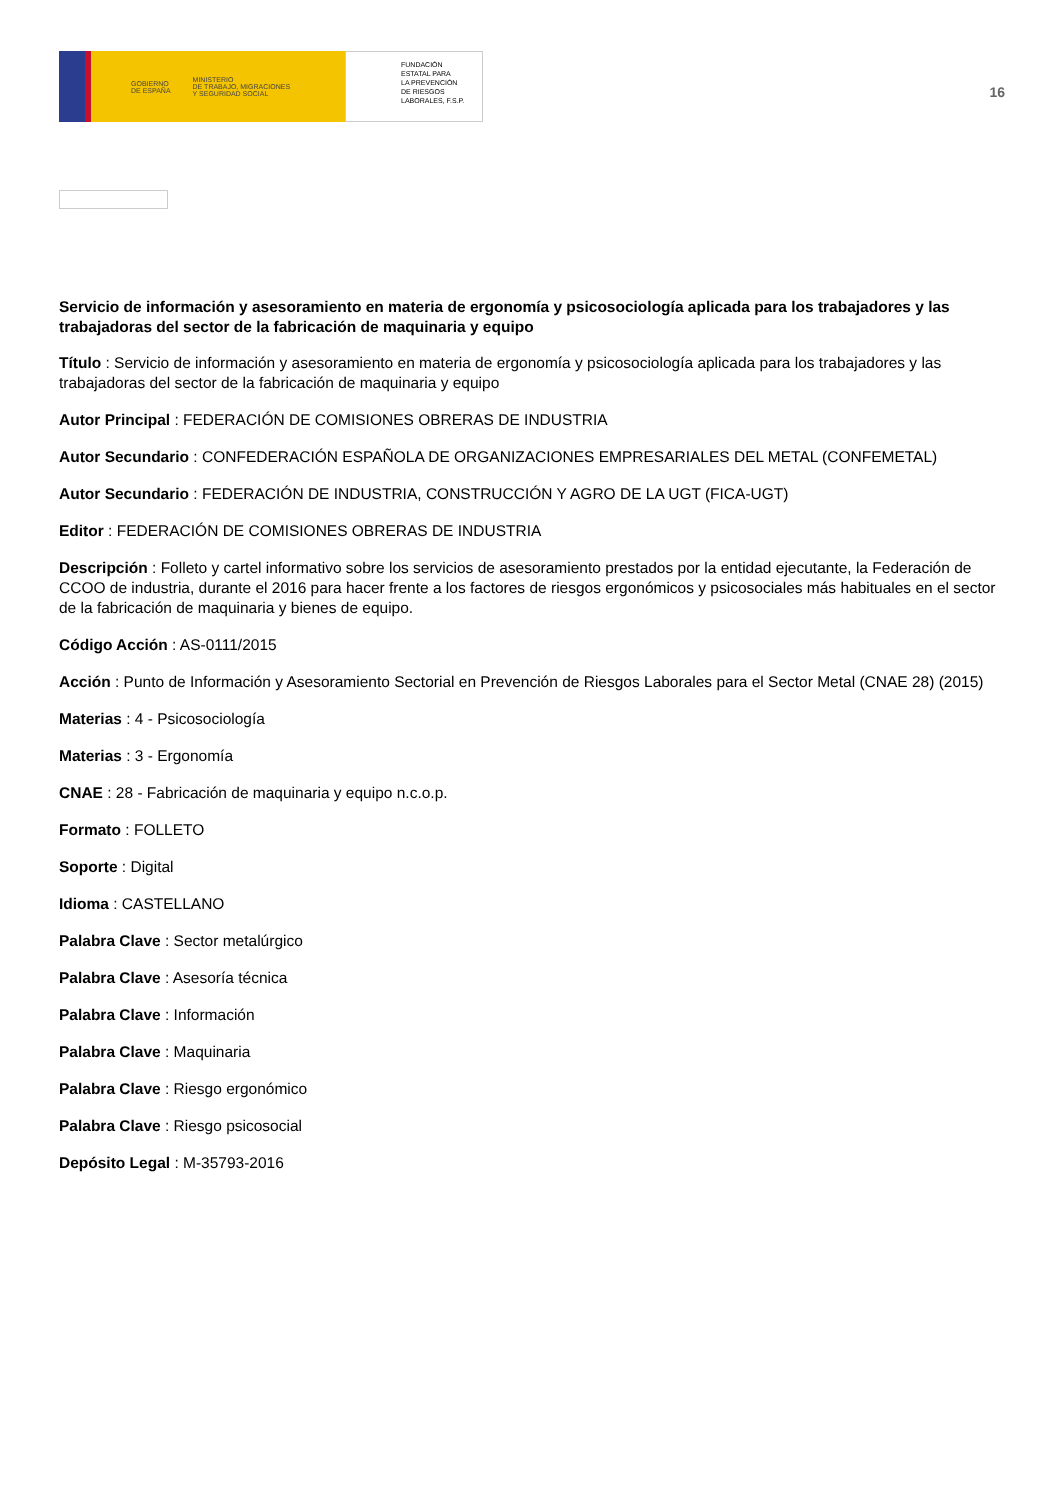GOBIERNO
DE ESPAÑA MINISTERIO
DE TRABAJO, MIGRACIONES
Y SEGURIDAD SOCIAL
FUNDACIÓN
ESTATAL PARA
LA PREVENCIÓN
DE RIESGOS
LABORALES, F.S.P.
16
Servicio de información y asesoramiento en materia de ergonomía y psicosociología aplicada para los trabajadores y las trabajadoras del sector de la fabricación de maquinaria y equipo
Título : Servicio de información y asesoramiento en materia de ergonomía y psicosociología aplicada para los trabajadores y las trabajadoras del sector de la fabricación de maquinaria y equipo
Autor Principal : FEDERACIÓN DE COMISIONES OBRERAS DE INDUSTRIA
Autor Secundario : CONFEDERACIÓN ESPAÑOLA DE ORGANIZACIONES EMPRESARIALES DEL METAL (CONFEMETAL)
Autor Secundario : FEDERACIÓN DE INDUSTRIA, CONSTRUCCIÓN Y AGRO DE LA UGT (FICA-UGT)
Editor : FEDERACIÓN DE COMISIONES OBRERAS DE INDUSTRIA
Descripción : Folleto y cartel informativo sobre los servicios de asesoramiento prestados por la entidad ejecutante, la Federación de CCOO de industria, durante el 2016 para hacer frente a los factores de riesgos ergonómicos y psicosociales más habituales en el sector de la fabricación de maquinaria y bienes de equipo.
Código Acción : AS-0111/2015
Acción : Punto de Información y Asesoramiento Sectorial en Prevención de Riesgos Laborales para el Sector Metal (CNAE 28) (2015)
Materias : 4 - Psicosociología
Materias : 3 - Ergonomía
CNAE : 28 - Fabricación de maquinaria y equipo n.c.o.p.
Formato : FOLLETO
Soporte : Digital
Idioma : CASTELLANO
Palabra Clave : Sector metalúrgico
Palabra Clave : Asesoría técnica
Palabra Clave : Información
Palabra Clave : Maquinaria
Palabra Clave : Riesgo ergonómico
Palabra Clave : Riesgo psicosocial
Depósito Legal : M-35793-2016